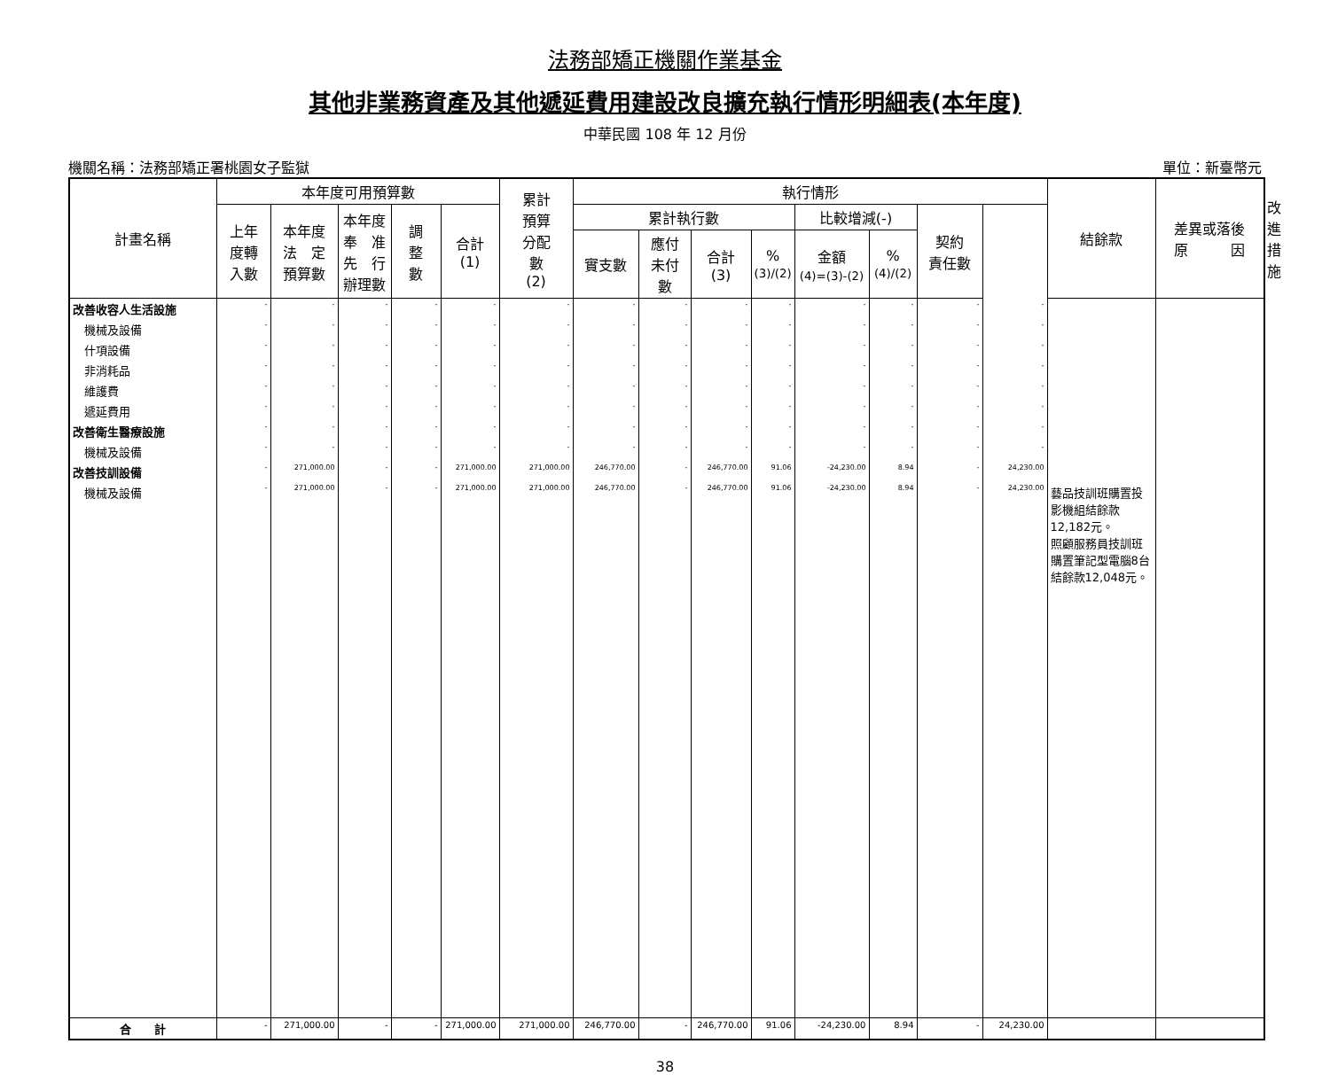法務部矯正機關作業基金
其他非業務資產及其他遞延費用建設改良擴充執行情形明細表(本年度)
中華民國 108 年 12 月份
機關名稱：法務部矯正署桃園女子監獄 單位：新臺幣元
| 計畫名稱 | 本年度可用預算數 | | | | | 累計 預算 分配 數 (2) | 執行情形 | | | | | | | | 結餘款 | 差異或落後 原 因 | 改進措施 |
| --- | --- | --- | --- | --- | --- | --- | --- | --- | --- | --- | --- | --- | --- | --- | --- | --- | --- |
| | 上年 度轉 入數 | 本年度 法 定 預算數 | 本年度 奉 准 先 行 辦理數 | 調 整 數 | 合計 (1) | | 累計執行數 | | | | 比較增減(-) | | 契約 責任數 | | | | |
| | | | | | | | 實支數 | 應付 未付 數 | 合計 (3) | % (3)/(2) | 金額 (4)=(3)-(2) | % (4)/(2) | | | | | |
| 改善收容人生活設施 | - | - | - | - | - | - | - | - | - | - | - | - | - | - | | | |
| 機械及設備 | - | - | - | - | - | - | - | - | - | - | - | - | - | - | | | |
| 什項設備 | - | - | - | - | - | - | - | - | - | - | - | - | - | - | | | |
| 非消耗品 | - | - | - | - | - | - | - | - | - | - | - | - | - | - | | | |
| 維護費 | - | - | - | - | - | - | - | - | - | - | - | - | - | - | | | |
| 遞延費用 | - | - | - | - | - | - | - | - | - | - | - | - | - | - | | | |
| 改善衛生醫療設施 | - | - | - | - | - | - | - | - | - | - | - | - | - | - | | | |
| 機械及設備 | - | - | - | - | - | - | - | - | - | - | - | - | - | - | | | |
| 改善技訓設備 | - | 271,000.00 | - | - | 271,000.00 | 271,000.00 | 246,770.00 | - | 246,770.00 | 91.06 | -24,230.00 | 8.94 | - | 24,230.00 | | | |
| 機械及設備 | - | 271,000.00 | - | - | 271,000.00 | 271,000.00 | 246,770.00 | - | 246,770.00 | 91.06 | -24,230.00 | 8.94 | - | 24,230.00 | 藝品技訓班購置投影機組結餘款12,182元。 照顧服務員技訓班購置筆記型電腦8台結餘款12,048元。 | | |
| 合 計 | - | 271,000.00 | - | - | 271,000.00 | 271,000.00 | 246,770.00 | - | 246,770.00 | 91.06 | -24,230.00 | 8.94 | - | 24,230.00 | | | |
38